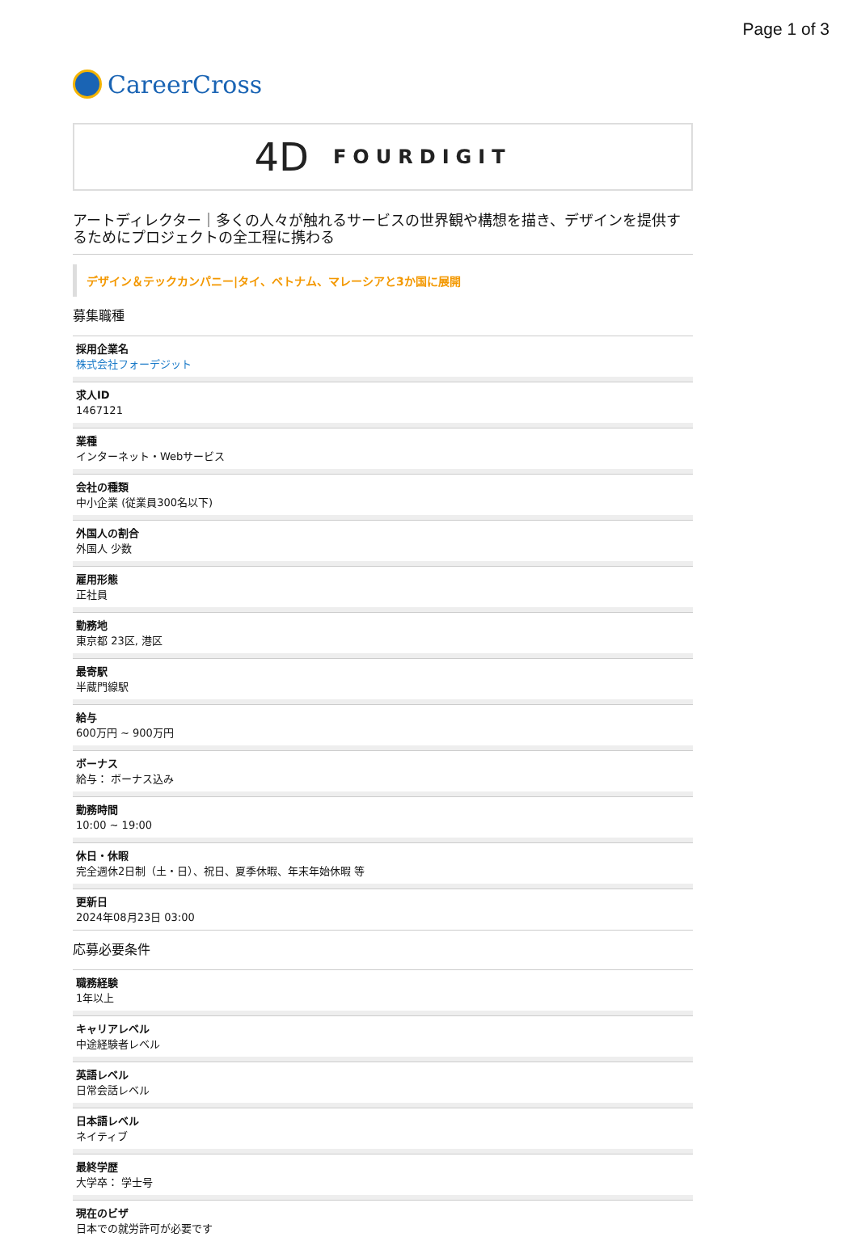Page 1 of 3
CareerCross
4D FOURDIGIT
アートディレクター｜多くの人々が触れるサービスの世界観や構想を描き、デザインを提供するためにプロジェクトの全工程に携わる
デザイン＆テックカンパニー|タイ、ベトナム、マレーシアと3か国に展開
募集職種
採用企業名
株式会社フォーデジット
求人ID
1467121
業種
インターネット・Webサービス
会社の種類
中小企業 (従業員300名以下)
外国人の割合
外国人 少数
雇用形態
正社員
勤務地
東京都 23区, 港区
最寄駅
半蔵門線駅
給与
600万円 ~ 900万円
ボーナス
給与： ボーナス込み
勤務時間
10:00 ~ 19:00
休日・休暇
完全週休2日制（土・日）、祝日、夏季休暇、年末年始休暇 等
更新日
2024年08月23日 03:00
応募必要条件
職務経験
1年以上
キャリアレベル
中途経験者レベル
英語レベル
日常会話レベル
日本語レベル
ネイティブ
最終学歴
大学卒： 学士号
現在のビザ
日本での就労許可が必要です